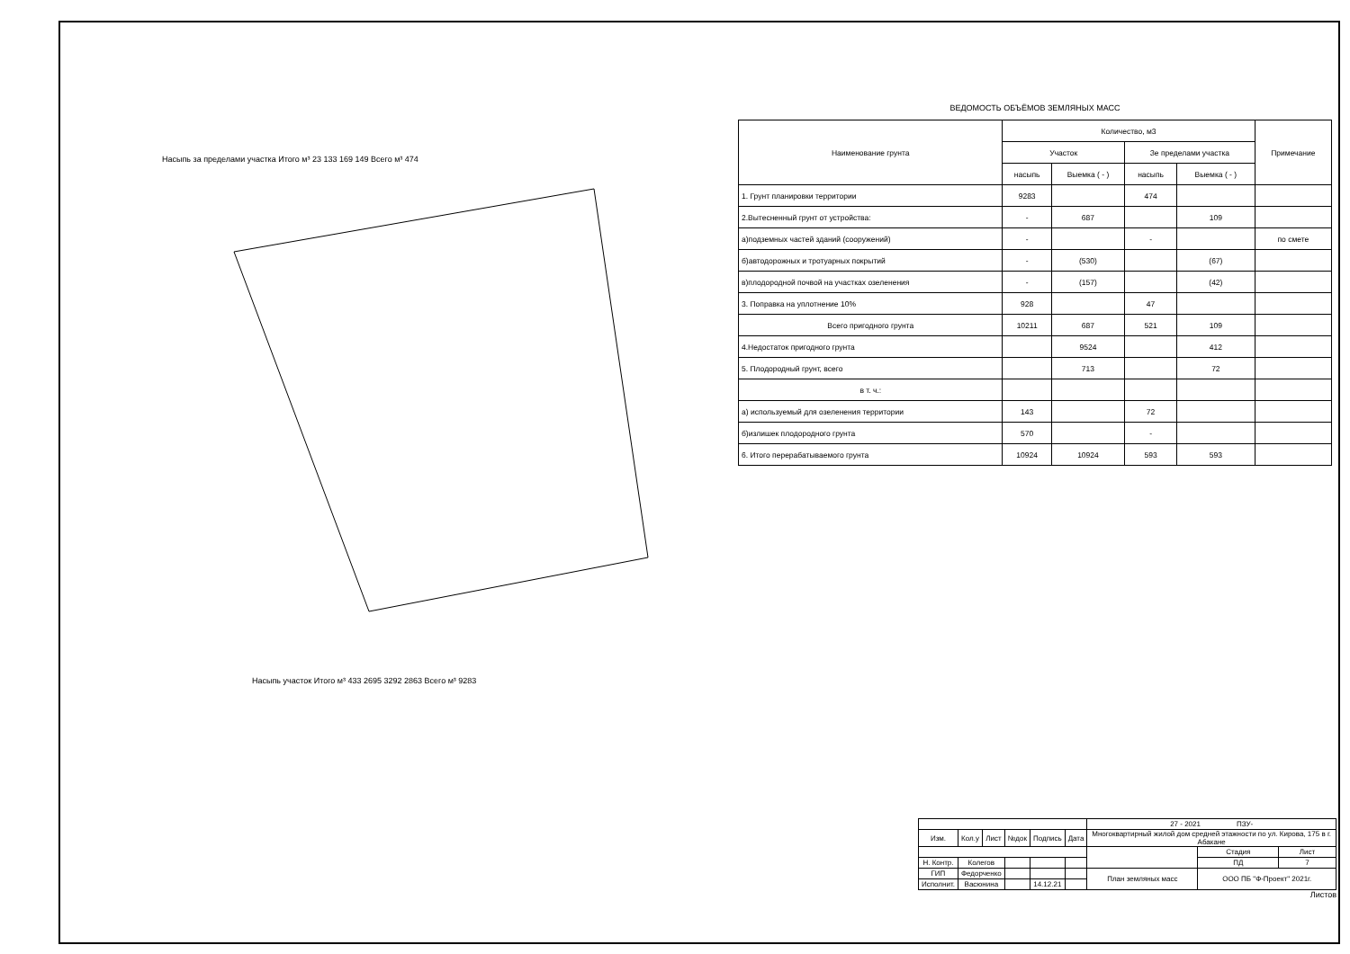Насыпь за пределами участка Итого м³ 23 133 169 149 Всего м³ 474
Насыпь участок Итого м³ 433 2695 3292 2863 Всего м³ 9283
ВЕДОМОСТЬ ОБЪЁМОВ ЗЕМЛЯНЫХ МАСС
| Наименование грунта | Количество, м3 | | | | Примечание |
| --- | --- | --- | --- | --- | --- |
| | Участок | | Зе пределами участка | | |
| | насыпь | Выемка ( - ) | насыпь | Выемка ( - ) | |
| 1. Грунт планировки территории | 9283 | | 474 | | |
| 2.Вытесненный грунт от устройства: | - | 687 | | 109 | |
| а)подземных частей зданий (сооружений) | - | | - | | по смете |
| б)автодорожных и тротуарных покрытий | - | (530) | | (67) | |
| в)плодородной почвой на участках озеленения | - | (157) | | (42) | |
| 3. Поправка на уплотнение 10% | 928 | | 47 | | |
| Всего пригодного грунта | 10211 | 687 | 521 | 109 | |
| 4.Недостаток пригодного грунта | | 9524 | | 412 | |
| 5. Плодородный грунт, всего | | 713 | | 72 | |
| в т. ч.: | | | | | |
| а) используемый для озеленения территории | 143 | | 72 | | |
| б)излишек плодородного грунта | 570 | | - | | |
| 6. Итого перерабатываемого грунта | 10924 | 10924 | 593 | 593 | |
| | | | | | | 27 - 2021 ПЗУ- | | |
| Изм. | Кол.у | Лист | №док | Подпись | Дата | Многоквартирный жилой дом средней этажности по ул. Кирова, 175 в г. Абакане | | |
| | | | | | | | Стадия | Лист |
| Н. Контр. | Колегов | | | | | | ПД | 7 |
| ГИП | Федорченко | | | | | План земляных масс | ООО ПБ "Ф-Проект" 2021г. | |
| Исполнит. | Васюнина | | | 14.12.21 | | | | |
Листов